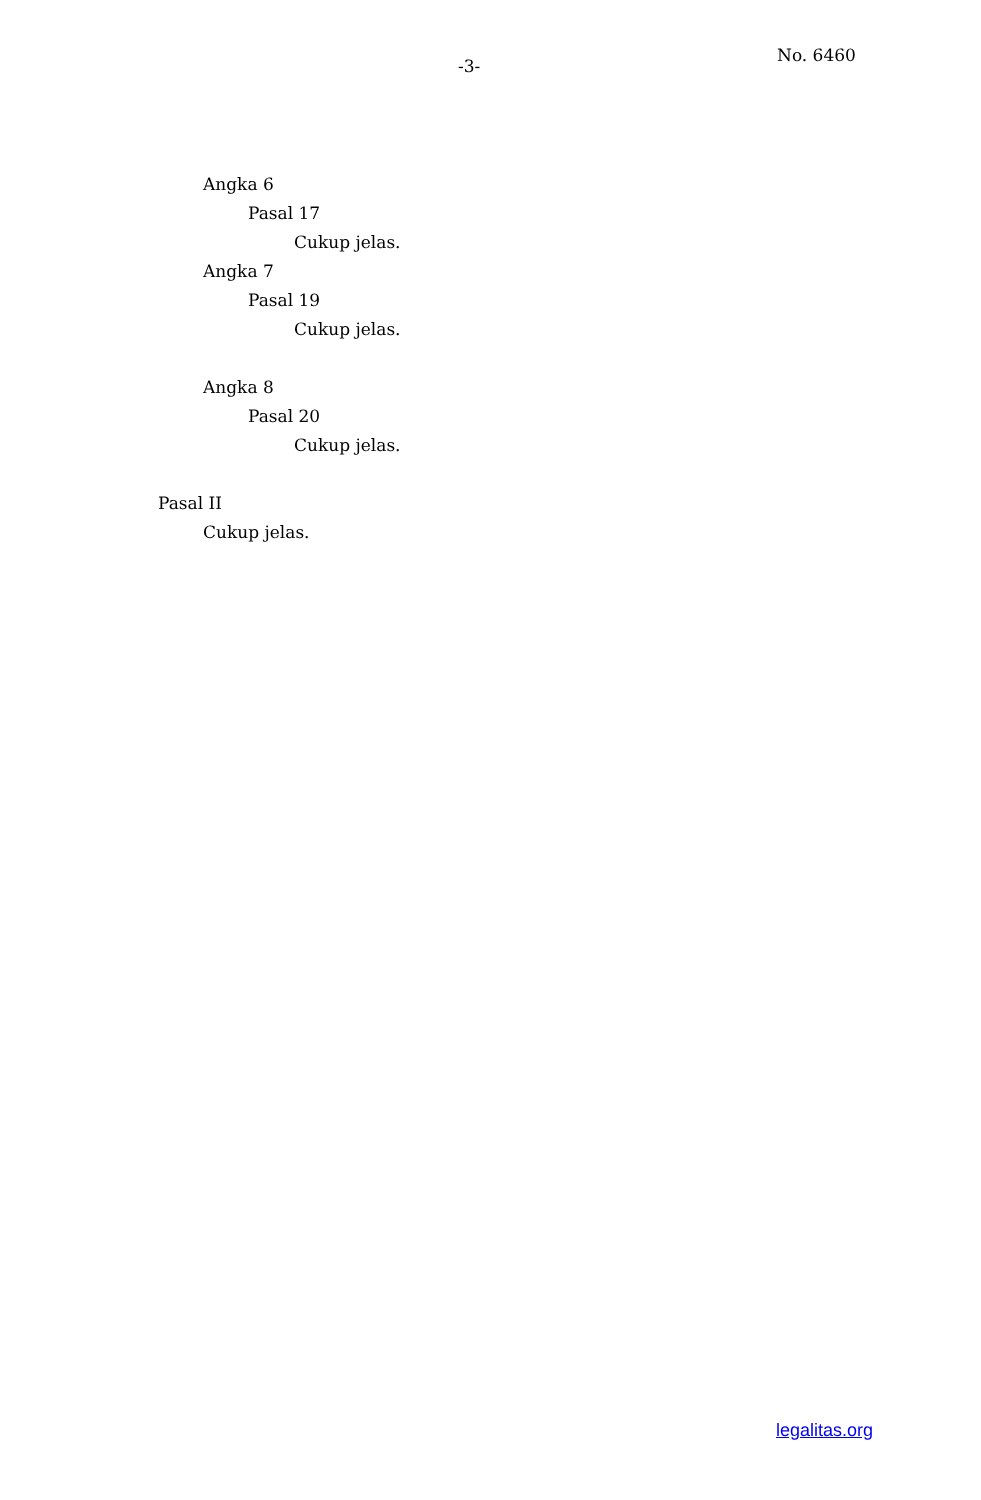-3-
No. 6460
Angka 6
Pasal 17
Cukup jelas.
Angka 7
Pasal 19
Cukup jelas.
Angka 8
Pasal 20
Cukup jelas.
Pasal II
Cukup jelas.
legalitas.org